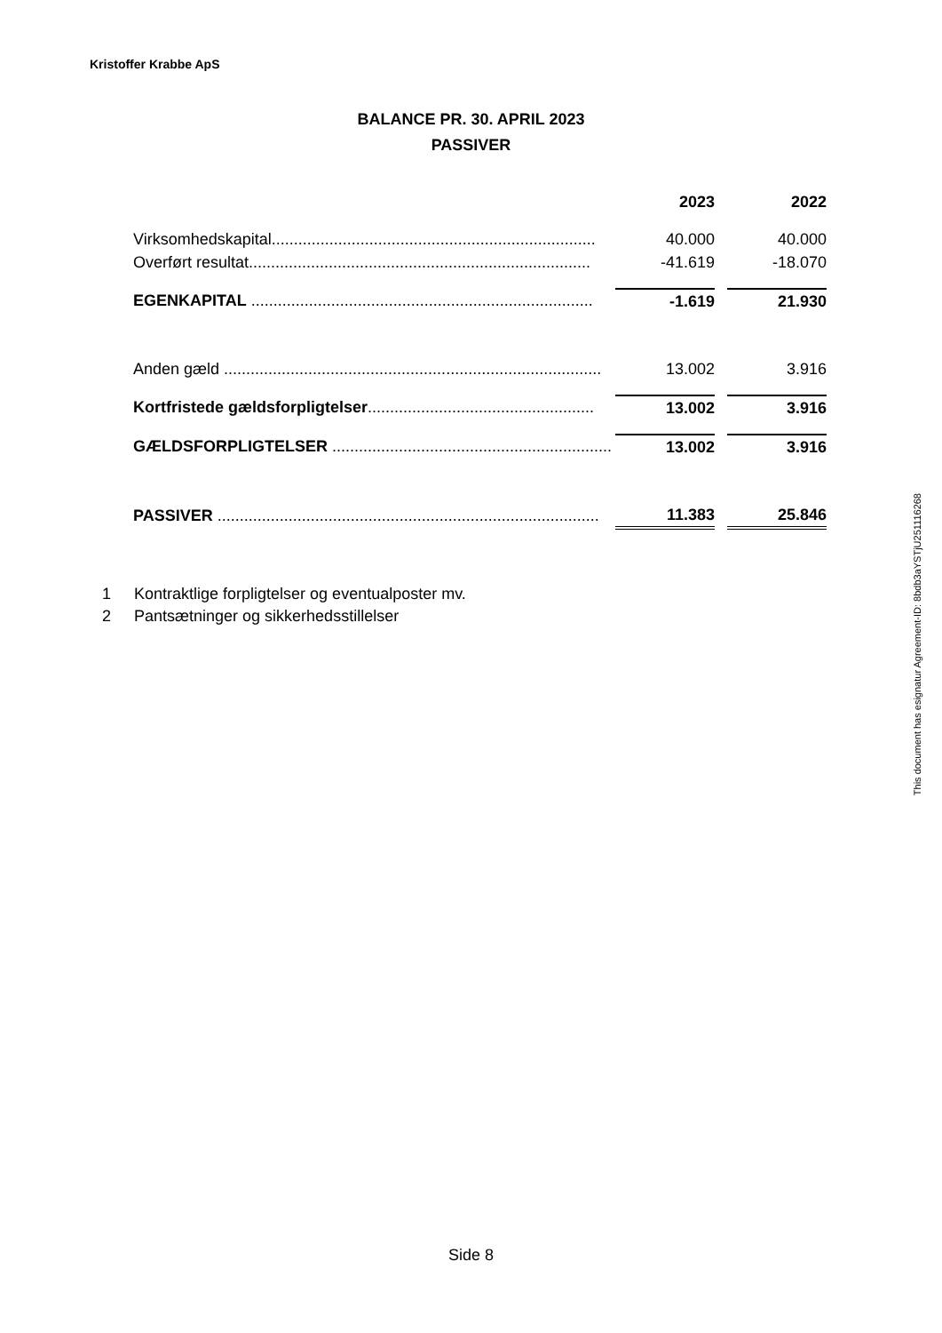Kristoffer Krabbe ApS
BALANCE PR. 30. APRIL 2023
PASSIVER
| | 2023 | | 2022 |
| --- | --- | --- | --- |
| Virksomhedskapital......................................................................... | 40.000 | | 40.000 |
| Overført resultat............................................................................. | -41.619 | | -18.070 |
| EGENKAPITAL ............................................................................. | -1.619 | | 21.930 |
| Anden gæld ..................................................................................... | 13.002 | | 3.916 |
| Kortfristede gældsforpligtelser ................................................... | 13.002 | | 3.916 |
| GÆLDSFORPLIGTELSER ............................................................... | 13.002 | | 3.916 |
| PASSIVER ...................................................................................... | 11.383 | | 25.846 |
1 Kontraktlige forpligtelser og eventualposter mv.
2 Pantsætninger og sikkerhedsstillelser
This document has esignatur Agreement-ID: 8bdb3aYSTjU251116268
Side 8